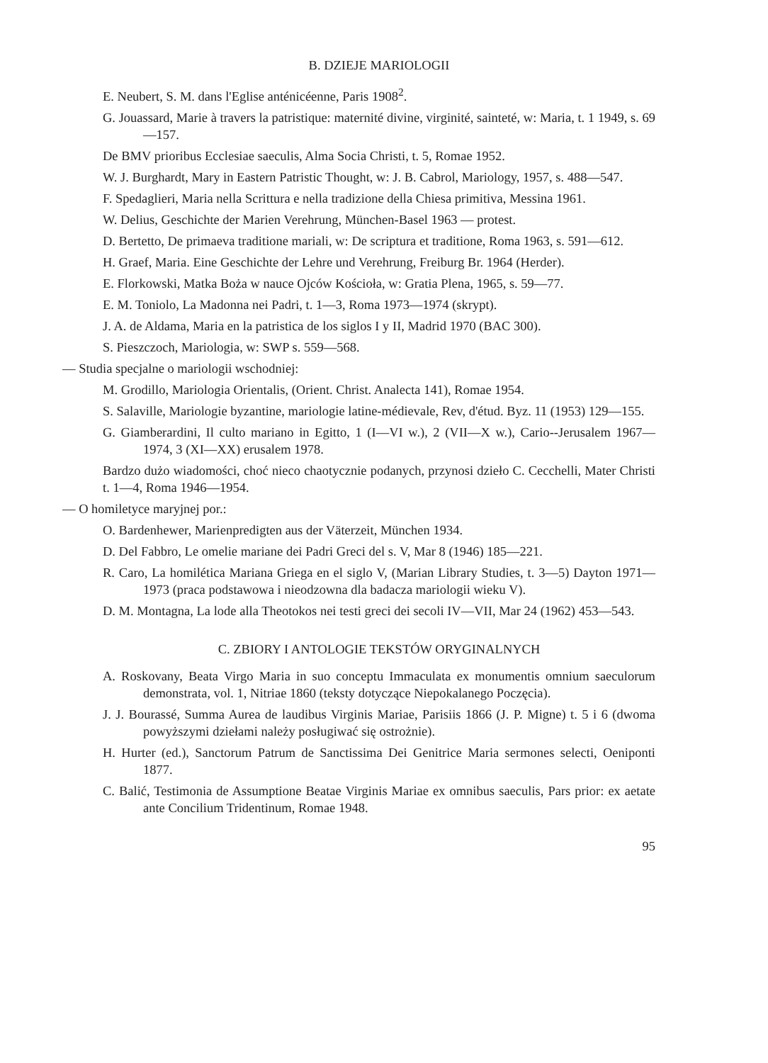B. DZIEJE MARIOLOGII
E. Neubert, S. M. dans l'Eglise anténicéenne, Paris 1908<sup>2</sup>.
G. Jouassard, Marie à travers la patristique: maternité divine, virginité, sainteté, w: Maria, t. 1 1949, s. 69—157.
De BMV prioribus Ecclesiae saeculis, Alma Socia Christi, t. 5, Romae 1952.
W. J. Burghardt, Mary in Eastern Patristic Thought, w: J. B. Cabrol, Mariology, 1957, s. 488—547.
F. Spedaglieri, Maria nella Scrittura e nella tradizione della Chiesa primitiva, Messina 1961.
W. Delius, Geschichte der Marien Verehrung, München-Basel 1963 — protest.
D. Bertetto, De primaeva traditione mariali, w: De scriptura et traditione, Roma 1963, s. 591—612.
H. Graef, Maria. Eine Geschichte der Lehre und Verehrung, Freiburg Br. 1964 (Herder).
E. Florkowski, Matka Boża w nauce Ojców Kościoła, w: Gratia Plena, 1965, s. 59—77.
E. M. Toniolo, La Madonna nei Padri, t. 1—3, Roma 1973—1974 (skrypt).
J. A. de Aldama, Maria en la patristica de los siglos I y II, Madrid 1970 (BAC 300).
S. Pieszczoch, Mariologia, w: SWP s. 559—568.
— Studia specjalne o mariologii wschodniej:
M. Grodillo, Mariologia Orientalis, (Orient. Christ. Analecta 141), Romae 1954.
S. Salaville, Mariologie byzantine, mariologie latine-médievale, Rev, d'étud. Byz. 11 (1953) 129—155.
G. Giamberardini, Il culto mariano in Egitto, 1 (I—VI w.), 2 (VII—X w.), Cario--Jerusalem 1967—1974, 3 (XI—XX) erusalem 1978.
Bardzo dużo wiadomości, choć nieco chaotycznie podanych, przynosi dzieło C. Cecchelli, Mater Christi t. 1—4, Roma 1946—1954.
— O homiletyce maryjnej por.:
O. Bardenhewer, Marienpredigten aus der Väterzeit, München 1934.
D. Del Fabbro, Le omelie mariane dei Padri Greci del s. V, Mar 8 (1946) 185—221.
R. Caro, La homilética Mariana Griega en el siglo V, (Marian Library Studies, t. 3—5) Dayton 1971—1973 (praca podstawowa i nieodzowna dla badacza mariologii wieku V).
D. M. Montagna, La lode alla Theotokos nei testi greci dei secoli IV—VII, Mar 24 (1962) 453—543.
C. ZBIORY I ANTOLOGIE TEKSTÓW ORYGINALNYCH
A. Roskovany, Beata Virgo Maria in suo conceptu Immaculata ex monumentis omnium saeculorum demonstrata, vol. 1, Nitriae 1860 (teksty dotyczące Niepokalanego Poczęcia).
J. J. Bourassé, Summa Aurea de laudibus Virginis Mariae, Parisiis 1866 (J. P. Migne) t. 5 i 6 (dwoma powyższymi dziełami należy posługiwać się ostrożnie).
H. Hurter (ed.), Sanctorum Patrum de Sanctissima Dei Genitrice Maria sermones selecti, Oeniponti 1877.
C. Balić, Testimonia de Assumptione Beatae Virginis Mariae ex omnibus saeculis, Pars prior: ex aetate ante Concilium Tridentinum, Romae 1948.
95